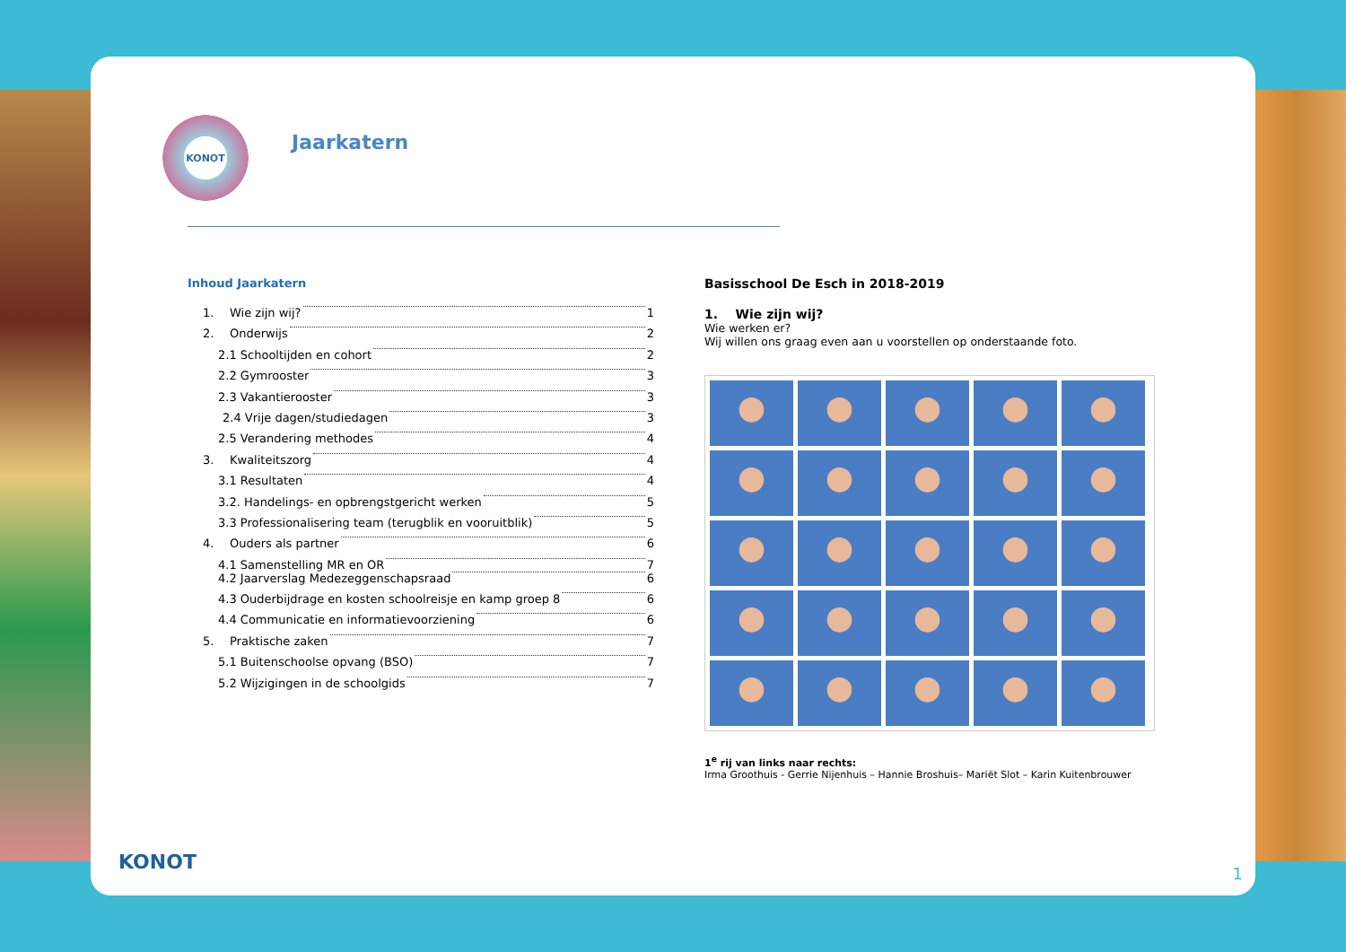KONOT
Jaarkatern
Inhoud Jaarkatern
1. Wie zijn wij? 1
2. Onderwijs 2
2.1 Schooltijden en cohort 2
2.2 Gymrooster 3
2.3 Vakantierooster 3
2.4 Vrije dagen/studiedagen 3
2.5 Verandering methodes 4
3. Kwaliteitszorg 4
3.1 Resultaten 4
3.2. Handelings- en opbrengstgericht werken 5
3.3 Professionalisering team (terugblik en vooruitblik) 5
4. Ouders als partner 6
4.1 Samenstelling MR en OR 7
4.2 Jaarverslag Medezeggenschapsraad 6
4.3 Ouderbijdrage en kosten schoolreisje en kamp groep 8 6
4.4 Communicatie en informatievoorziening 6
5. Praktische zaken 7
5.1 Buitenschoolse opvang (BSO) 7
5.2 Wijzigingen in de schoolgids 7
Basisschool De Esch in 2018-2019
1. Wie zijn wij?
Wie werken er?
Wij willen ons graag even aan u voorstellen op onderstaande foto.
1<sup>e</sup> rij van links naar rechts:
Irma Groothuis - Gerrie Nijenhuis – Hannie Broshuis– Mariët Slot – Karin Kuitenbrouwer
1
KONOT